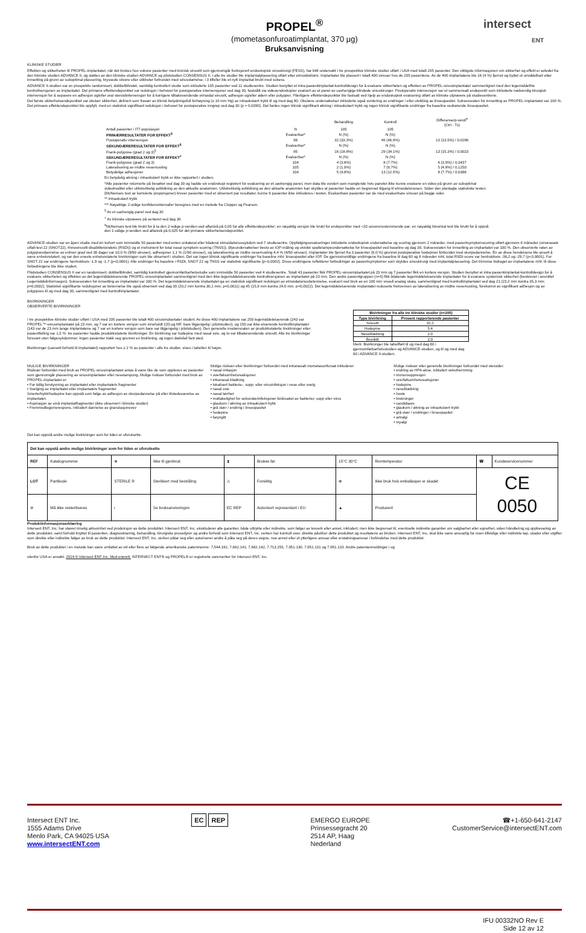intersect
ENT
PROPEL<sup>®</sup>
(mometasonfuroatimplantat, 370 µg)
Bruksanvisning
KLINISKE STUDIER
Effekten og sikkerheten til PROPEL-implantatet, når det brukes hos voksne pasienter med kronisk sinusitt som gjennomgår funksjonell endoskopisk sinuskirurgi (FESS), har blitt undersøkt i tre prospektive kliniske studier utført i USA med totalt 205 pasienter. Den viktigste informasjonen om sikkerhet og effekt er avledet fra den kliniske studien ADVANCE II, og støttes av den kliniske studien ADVANCE og pilotstudien CONSENSUS II. I alle tre studier ble implantatplassering utført etter etmoidektomi. Implantater ble plassert i totalt 400 sinuser hos de 205 pasientene. Av de 400 implantatene ble 16 (4 %) fjernet og byttet ut umiddelbart etter innsetting på grunn av suboptimal plassering, kryssede stivere eller ulikheter forbundet med sinusstørrelse; i 3 tilfeller ble et nytt implantat brukt med sukess.
ADVANCE II-studien var en prospektiv randomisert, dobbeltblindet, samtidig kontrollert studie som inkluderte 105 pasienter ved 11 studiesentre. Studien benyttet et intra-pasientimplantat-kontrolldesign for å evaluere sikkerheten og effekten av PROPEL-sinusimplantatet sammenlignet med den legemiddelfrie kontrollversjonen av implantatet. Det primære effektendepunktet var reduksjon i behovet for postoperative intervensjoner ved dag 30, fastslått via videoendoskopier evaluert av et panel av uavhengige blindede sinuskirurger. Postoperativ intervensjon var et sammensatt endepunkt som inkluderte nødvendig kirurgisk intervensjon for å separere en adhesjon og/eller oral steroidintervensjon for å korrigere tilbakevendende etmoidal sinusitt, adhesjon og/eller ødem eller polypper. Ytterligere effektendepunkter ble fastsatt ved hjelp av endoskopisk evaluering utført av kliniske utprøvere på studiesentrene.
Det første sikkerhetsendepunktet var okulær sikkerhet, definert som fravær av klinisk betydningsfull forhøyning (≥ 10 mm Hg) av intraokulært trykk til og med dag 90. Okulære undersøkelser inkluderte også vurdering av endringer i eller utvikling av linseopasitet. Suksessraten for innsetting av PROPEL-implantatet var 100 %. Det primære effektendepunktet ble oppfylt, med en statistisk signifikant reduksjon i behovet for postoperative inngrep ved dag 30 (p = 0,0280). Det fantes ingen klinisk signifikant økning i intraokulært trykk og ingen klinisk signifikante endringer fra baseline vedrørende linseopasitet.
| | | Behandling | Kontroll | Differanse/p-verdi<sup>a</sup> (Ctrl - Tx) |
| --- | --- | --- | --- | --- |
| Antall pasienter i ITT-populasjon | N | 105 | 105 | |
| PRIMÆRRESULTATER FOR EFFEKT<sup>§</sup> | Evaluerbar* | N (%) | N (%) | |
| Postoperativ intervensjon | 96 | 32 (33.3%) | 45 (46.9%) | 13 (13.5%) / 0.0280 |
| SEKUNDÆRERESULTATER FOR EFFEKT<sup>§</sup> | Evaluerbar* | N (%) | N (%) | |
| Frank-polypose (grad 2 og 3)<sup>§</sup> | 85 | 16 (18.8%) | 29 (34.1%) | 13 (15.3%) / 0.0023 |
| SEKUNDÆRERESULTATER FOR EFFEKT<sup>±</sup> | Evaluerbar* | N (%) | N (%) | |
| Frank-polypose (grad 2 og 3) | 104 | 4 (3.8%) | 8 (7.7%) | 4 (3.9%) / 0.3437 |
| Lateralisering av midtre nesemusling | 105 | 2 (1.9%) | 7 (6.7%) | 5 (4.8%) / 0.1250 |
| Betydelige adhesjoner | 104 | 5 (4.8%) | 13 (12.5%) | 8 (7.7%) / 0.0386 |
En betydelig økning i intraokulært trykk er ikke rapportert i studien.
*Alle pasienter returnerte på besøket ved dag 30 og hadde sin endoskopi registrert for evaluering av et uavhengig panel, men data ble vurdert som manglende hvis panelet ikke kunne evaluere en video på grunn av suboptimal videokvalitet eller utilstrekkelig avbildning av den aktuelle anatomien. Utilstrekkelig avbildning av den aktuelle anatomien kan skyldes at pasienter hadde en begrenset tilgang til etmoidalsinusen. Siden den planlagte statistiske testen (McNemars test av korrelerte proporsjoner) krever pasienter med et observert par resultater, kunne 9 pasienter ikke inkluderes i testen. Evaluerbare pasienter var de med evaluerbare sinuser på begge sider.
** Intraokulært trykk
*** Nøyaktige 2-sidige konfidensintervaller beregnes med en metode fra Clopper og Pearson.
<sup>§</sup> Av et uavhengig panel ved dag 30
<sup>±</sup> Av kliniske utprøvere på senteret ved dag 30
<sup>a</sup> McNemars test ble brukt for å ta den 2-sidige p-verdien ved alfanivå på 0,05 for alle effektendepunkter; en nøyaktig versjon ble brukt for endepunkter med <20 uoverensstemmende par; en nøyaktig binomial test ble brukt for å oppnå den 1-sidige p-verdien ved alfanivå på 0,025 for det primære sikkerhetsendepunktet.
ADVANCE-studien var en åpen studie med én kohort som innmeldte 50 pasienter med enten unilateral eller bilateral etmoidalsinussykdom ved 7 studiesentre. Oppfølgingsevalueringer inkluderte endoskopisk undersøkelse og scoring gjennom 2 måneder, med pasientsymptomscoring utført gjennom 6 måneder (sinonasale utfall-test 22 (SNOT22), rhinosinusitt-disabilitetsindeks (RSDI)) og et instrument for total nasal symptom-scoring (TNSS)). Øyeundersøkelser besto av IOP-måling og utvidet spaltelampeundersøkelse for linseopasitet ved baseline og dag 30. Suksessraten for innsetting av implantatet var 100 %. Den observerte raten av polyppvevdannelse av enhver grad ved 30 dager var 10,0 % (9/90 sinuser), adhesjoner 1,1 % (1/90 sinuser), og lateralisering av midtre nesemusling 4,4 % (4/90 sinuser). Implantater ble fjernet fra 3 pasienter (6,0 %) grunnet postoperative hodepiner forbundet med skorpedannelse. Én av disse hendelsene ble ansett å være enhetsrelatert, og var den eneste enhetsrelaterte bivirkningen som ble observert i studien. Det var ingen klinisk signifikante endringer fra baseline mht. linseopasitet eller IOP. De gjennomsnittlige endringene fra baseline til dag 60 og 6 måneder mht. total RSDI-score var henholdsvis -36,2 og -29,7 (p<0,0001). For SNOT 22 var endringene henholdsvis -1,9 og -1,7 (p<0,0001). Alle endringer fra baseline i RSDI, SNOT 22 og TNSS var statistisk signifikante (p<0,0002). Disse endringene reflekterer forbedringer av pasientsymptomer som skyldes sinuskirurgi med implantatplassering. Det trinnvise bidraget av implantatene mht. til disse forbedringene ble ikke studert.
Pilotstudien CONSENSUS II var en randomisert, dobbeltblindet, samtidig kontrollert gjennomførbarhetsstudie som innmeldte 50 pasienter ved 4 studiesentre. Totalt 43 pasienter fikk PROPEL-sinusimplantatet på 23 mm og 7 pasienter fikk en kortere versjon. Studien benyttet et intra-pasientimplantat-kontrolldesign for å evaluere sikkerheten og effekten av det legemiddeleluerende PROPEL-sinusimplantatet sammenlignet med den ikke-legemiddeleluerende kontrollversjonen av implantatet på 23 mm. Den andre pasientgruppen (n=5) fikk bilaterale legemiddeleluerende implantater for å evaluere systemisk sikkerhet (beskrevet i avsnittet Legemiddelinformasjon). Suksessraten for innsetting av implantatet var 100 %. Det legemiddeleluerende implantatet ga en statistisk signifikant reduksjon av etmoidalsinusbetennelse, evaluert ved bruk av en 100 mm visuell analog skala, sammenlignet med kontrollimplantatet ved dag 21 (23,2 mm kontra 35,3 mm; p=0,0032). Statistisk signifikante reduksjoner av betennelse ble også observert ved dag 30 (20,2 mm kontra 30,1 mm; p=0,0011) og 45 (15,9 mm kontra 24,0 mm; p=0,0022). Det legemiddeleluerende implantatet reduserte frekvensen av lateralisering av midtre nesemusling, forekomst av signifikant adhesjon og av polyppvev til og med dag 30, sammenlignet med kontrollimplantatet.
BIVIRKNINGER
OBSERVERTE BIVIRKNINGER
I tre prospektive kliniske studier utført i USA med 205 pasienter ble totalt 400 sinusimplantater studert. Av disse 400 implantatene var 250 legemiddeleluerende (243 var PROPEL™-sinusimplantatet på 23 mm, og 7 var en kortere versjon som inneholdt 220 µg MF, bare tilgjengelig i pilotstudien), og 150 var ikke-eluerende kontrollimplantater (143 var de 23 mm lange implantatene og 7 var en kortere versjon som bare var tilgjengelig i pilotstudien). Den generelle insidensraten av produktrelaterte bivirkninger etter pasientfelling var 1,5 %: tre pasienter hadde produktrelaterte bivirkninger. En bivirkning var hodepine med nasal svie, og to var tilbakevendende sinusitt. Alle tre bivirkninger forsvant uten følgesykdommer. Ingen pasienter trakk seg grunnet en bivirkning, og ingen dødsfall fant sted.
Bivirkninger (uansett forhold til implantatet) rapportert hos ≥ 2 % av pasienter i alle tre studier, vises i tabellen til høyre.
| Bivirkninger fra alle tre kliniske studier (n=205) | |
| --- | --- |
| Type bivirkning | Prosent rapporterende pasienter |
| Sinusitt | 32.2 |
| Hodepine | 5.4 |
| Neseblødning | 2.0 |
| Bronkitt | 2.0 |
Merk: Bivirkninger ble tabellført til og med dag 60 i gjennomførbarhetsstudien og ADVANCE-studien, og til og med dag 90 i ADVANCE II-studien.
MULIGE BIVIRKNINGER
Risikoer forbundet med bruk av PROPEL-sinusimplantatet antas å være like de som oppleves av pasienter som gjennomgår plassering av sinusimplantater eller nesetampong. Mulige risikoer forbundet med bruk av PROPEL-implantatet er:
• For tidlig forskyvning av implantatet eller implantatets fragmenter
• Svelging av implantatet eller implantatets fragmenter
Smerte/trykk/hodepine kan oppstå som følge av adhesjon av skorpedannelse på eller tilstedeværelse av implantatet.
• Aspirasjon av små implantatfragmenter (ikke observert i kliniske studier)
• Fremmedlegemerespons, inkludert dannelse av granulasjonsvev
Mulige risikoer eller bivirkninger forbundet med intranasalt mometasonfuroat inkluderer:
• nasal irritasjon
• overfølsomhetsreaksjoner
• intranasal blødning
• lokalisert bakterie-, sopp- eller virusinfeksjon i nese eller svelg
• nasal svie
• nasal tørrhet
• mottakelighet for sekundærinfeksjoner forårsaket av bakterier, sopp eller virus
• glaukom / økning av intraokulært trykk
• grå stær / endring i linseopasitet
• hodepine
• faryngitt
Mulige risikoer eller generelle bivirkninger forbundet med steroider:
• endring av HPA-akse, inkludert veksthemming
• immunsuppresjon
• overfølsomhetsreaksjoner
• hodepine
• neseblødning
• hoste
• brekninger
• candidiasis
• glaukom / økning av intraokulært trykk
• grå stær / endringer i linseopasitet
• artralgi
• myalgi
Det kan oppstå andre mulige bivirkninger som for tiden er uforutsette.
| Det kan oppstå andre mulige bivirkninger som for tiden er uforutsette | | | | | | | | | |
| --- | --- | --- | --- | --- | --- | --- | --- | --- | --- |
| REF | Katalognummer | ⊗ | Ikke til gjenbruk | ⧗ | Brukes før | 15°C 30°C | Romtemperatur | ☎ | Kundeservicenummer |
| LOT | Partikode | STERILE R | Sterilisert med bestråling | ⚠ | Forsiktig | ⊗ | Ikke bruk hvis emballasjen er skadet | CE 0050 | |
| ⊘ | Må ikke resteriliseres | i | Se bruksanvisningen | EC REP | Autorisert representant i EU | ▲ | Produsent | | |
Produktinformasjonserklæring
Intersect ENT, Inc. har utøvet rimelig aktsomhet ved produksjon av dette produktet. Intersect ENT, Inc. ekskluderer alle garantier, både uttrykte eller indirekte, som følger av lovverk eller annet, inkludert, men ikke begrenset til, eventuelle indirekte garantier om salgbarhet eller egnethet, siden håndtering og oppbevaring av dette produktet, samt forhold knyttet til pasienten, diagnostisering, behandling, kirurgiske prosedyrer og andre forhold som Intersect ENT, Inc. verken har kontroll over, direkte påvirker dette produktet og resultatene av bruken. Intersect ENT, Inc. skal ikke være ansvarlig for noen tilfeldige eller indirekte tap, skader eller utgifter som direkte eller indirekte følger av bruk av dette produktet. Intersect ENT, Inc. verken påtar seg eller autoriserer andre å påta seg på deres vegne, noe annet eller et ytterligere ansvar eller erstatningsansvar i forbindelse med dette produktet.
Bruk av dette produktet i en metode kan være omfattet av ett eller flere av følgende amerikanske patentnumre: 7,544.192, 7,662.141, 7,662.142, 7,713.255, 7,951.130, 7,951.131 og 7,951.133. Andre patentanmeldinger i og
utenfor USA er ansøkt. 2014 © Intersect ENT Inc. Med enerett. INTERSECT ENT® og PROPEL® er registrerte varemerker for Intersect ENT, Inc.
Intersect ENT Inc.
1555 Adams Drive
Menlo Park, CA 94025 USA
www.intersectENT.com
EC REP
EMERGO EUROPE
Prinsessegracht 20
2514 AP, Haag
Nederland
☎+1-650-641-2147
CustomerService@intersectENT.com
IFU 00332NO Rev E
Side 12 av 12